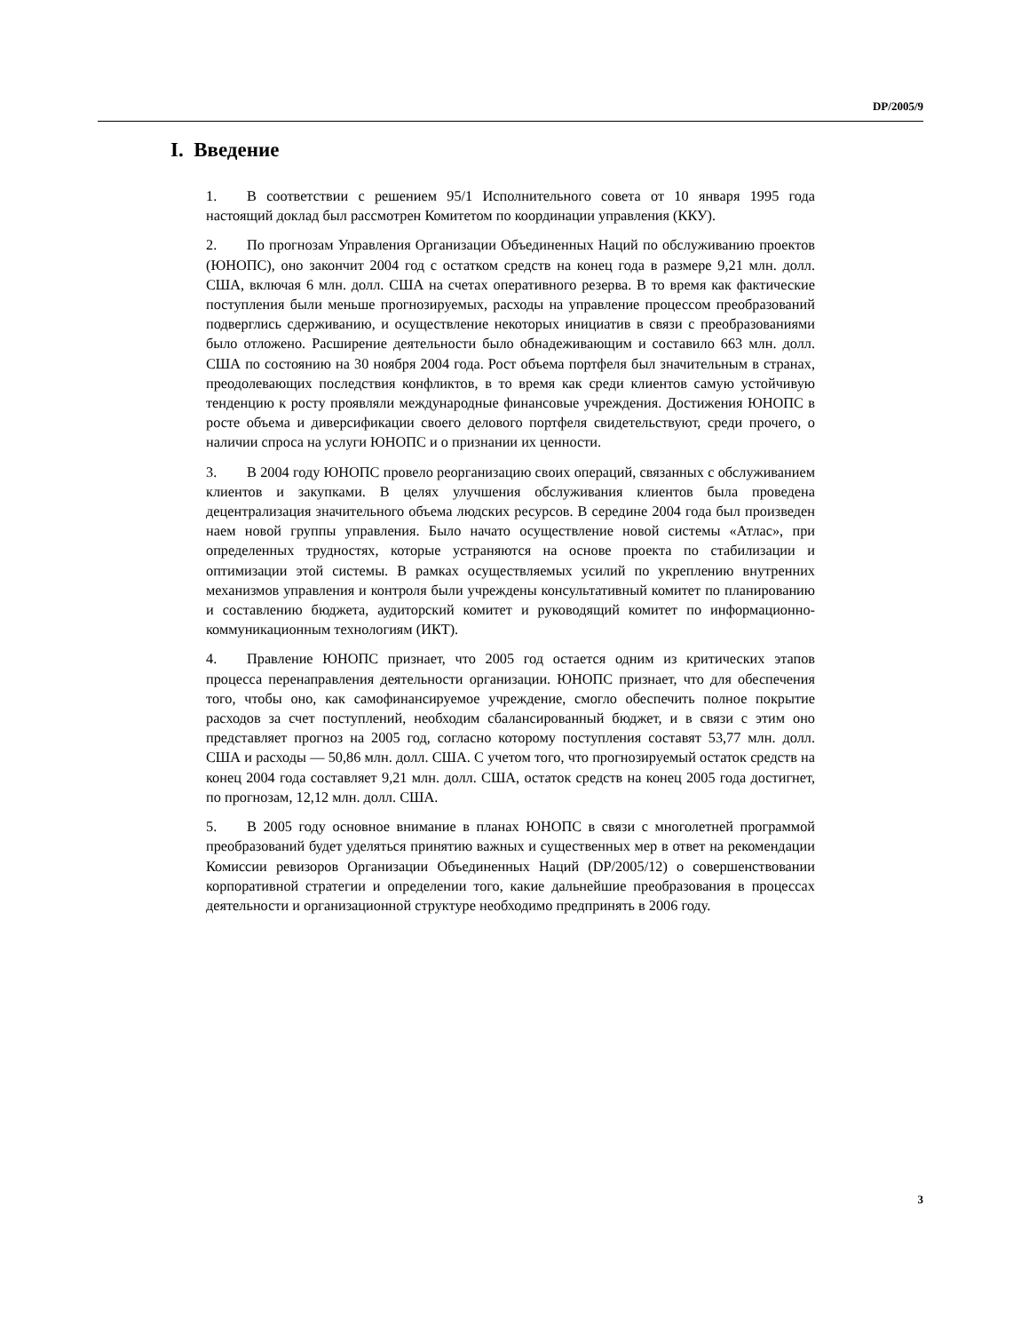DP/2005/9
I. Введение
1. В соответствии с решением 95/1 Исполнительного совета от 10 января 1995 года настоящий доклад был рассмотрен Комитетом по координации управления (ККУ).
2. По прогнозам Управления Организации Объединенных Наций по обслуживанию проектов (ЮНОПС), оно закончит 2004 год с остатком средств на конец года в размере 9,21 млн. долл. США, включая 6 млн. долл. США на счетах оперативного резерва. В то время как фактические поступления были меньше прогнозируемых, расходы на управление процессом преобразований подверглись сдерживанию, и осуществление некоторых инициатив в связи с преобразованиями было отложено. Расширение деятельности было обнадеживающим и составило 663 млн. долл. США по состоянию на 30 ноября 2004 года. Рост объема портфеля был значительным в странах, преодолевающих последствия конфликтов, в то время как среди клиентов самую устойчивую тенденцию к росту проявляли международные финансовые учреждения. Достижения ЮНОПС в росте объема и диверсификации своего делового портфеля свидетельствуют, среди прочего, о наличии спроса на услуги ЮНОПС и о признании их ценности.
3. В 2004 году ЮНОПС провело реорганизацию своих операций, связанных с обслуживанием клиентов и закупками. В целях улучшения обслуживания клиентов была проведена децентрализация значительного объема людских ресурсов. В середине 2004 года был произведен наем новой группы управления. Было начато осуществление новой системы «Атлас», при определенных трудностях, которые устраняются на основе проекта по стабилизации и оптимизации этой системы. В рамках осуществляемых усилий по укреплению внутренних механизмов управления и контроля были учреждены консультативный комитет по планированию и составлению бюджета, аудиторский комитет и руководящий комитет по информационно-коммуникационным технологиям (ИКТ).
4. Правление ЮНОПС признает, что 2005 год остается одним из критических этапов процесса перенаправления деятельности организации. ЮНОПС признает, что для обеспечения того, чтобы оно, как самофинансируемое учреждение, смогло обеспечить полное покрытие расходов за счет поступлений, необходим сбалансированный бюджет, и в связи с этим оно представляет прогноз на 2005 год, согласно которому поступления составят 53,77 млн. долл. США и расходы — 50,86 млн. долл. США. С учетом того, что прогнозируемый остаток средств на конец 2004 года составляет 9,21 млн. долл. США, остаток средств на конец 2005 года достигнет, по прогнозам, 12,12 млн. долл. США.
5. В 2005 году основное внимание в планах ЮНОПС в связи с многолетней программой преобразований будет уделяться принятию важных и существенных мер в ответ на рекомендации Комиссии ревизоров Организации Объединенных Наций (DP/2005/12) о совершенствовании корпоративной стратегии и определении того, какие дальнейшие преобразования в процессах деятельности и организационной структуре необходимо предпринять в 2006 году.
3